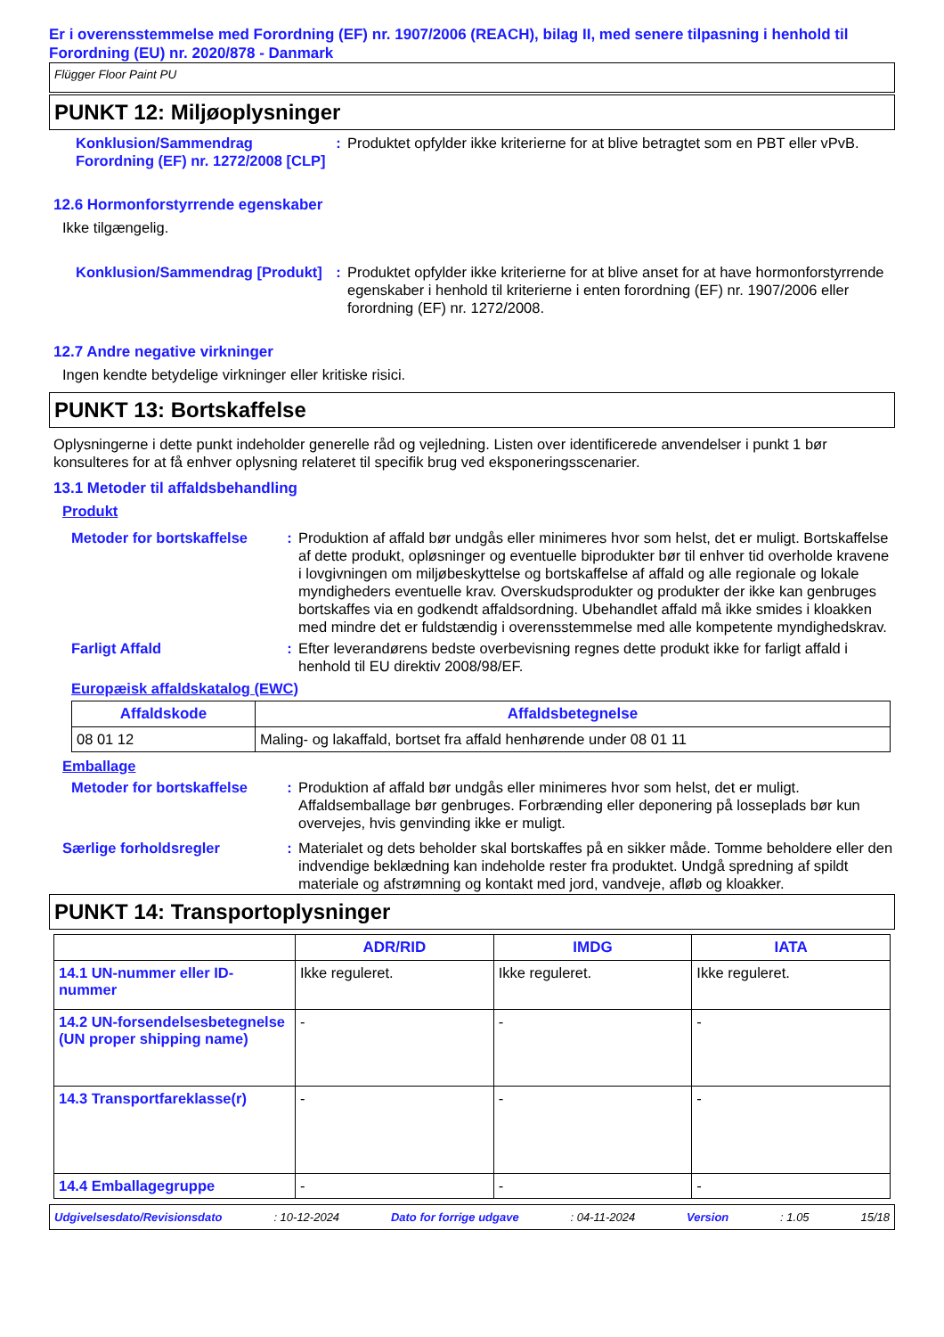Er i overensstemmelse med Forordning (EF) nr. 1907/2006 (REACH), bilag II, med senere tilpasning i henhold til Forordning (EU) nr. 2020/878 - Danmark
Flügger Floor Paint PU
PUNKT 12: Miljøoplysninger
Konklusion/Sammendrag Forordning (EF) nr. 1272/2008 [CLP]
: Produktet opfylder ikke kriterierne for at blive betragtet som en PBT eller vPvB.
12.6 Hormonforstyrrende egenskaber
Ikke tilgængelig.
Konklusion/Sammendrag [Produkt]
: Produktet opfylder ikke kriterierne for at blive anset for at have hormonforstyrrende egenskaber i henhold til kriterierne i enten forordning (EF) nr. 1907/2006 eller forordning (EF) nr. 1272/2008.
12.7 Andre negative virkninger
Ingen kendte betydelige virkninger eller kritiske risici.
PUNKT 13: Bortskaffelse
Oplysningerne i dette punkt indeholder generelle råd og vejledning. Listen over identificerede anvendelser i punkt 1 bør konsulteres for at få enhver oplysning relateret til specifik brug ved eksponeringsscenarier.
13.1 Metoder til affaldsbehandling
Produkt
Metoder for bortskaffelse
: Produktion af affald bør undgås eller minimeres hvor som helst, det er muligt. Bortskaffelse af dette produkt, opløsninger og eventuelle biprodukter bør til enhver tid overholde kravene i lovgivningen om miljøbeskyttelse og bortskaffelse af affald og alle regionale og lokale myndigheders eventuelle krav. Overskudsprodukter og produkter der ikke kan genbruges bortskaffes via en godkendt affaldsordning. Ubehandlet affald må ikke smides i kloakken med mindre det er fuldstændig i overensstemmelse med alle kompetente myndighedskrav.
Farligt Affald : Efter leverandørens bedste overbevisning regnes dette produkt ikke for farligt affald i henhold til EU direktiv 2008/98/EF.
Europæisk affaldskatalog (EWC)
| Affaldskode | Affaldsbetegnelse |
| --- | --- |
| 08 01 12 | Maling- og lakaffald, bortset fra affald henhørende under 08 01 11 |
Emballage
Metoder for bortskaffelse
: Produktion af affald bør undgås eller minimeres hvor som helst, det er muligt. Affaldsemballage bør genbruges. Forbrænding eller deponering på losseplads bør kun overvejes, hvis genvinding ikke er muligt.
Særlige forholdsregler : Materialet og dets beholder skal bortskaffes på en sikker måde. Tomme beholdere eller den indvendige beklædning kan indeholde rester fra produktet. Undgå spredning af spildt materiale og afstrømning og kontakt med jord, vandveje, afløb og kloakker.
PUNKT 14: Transportoplysninger
| | ADR/RID | IMDG | IATA |
| --- | --- | --- | --- |
| 14.1 UN-nummer eller ID-nummer | Ikke reguleret. | Ikke reguleret. | Ikke reguleret. |
| 14.2 UN-forsendelsesbetegnelse (UN proper shipping name) | - | - | - |
| 14.3 Transportfareklasse(r) | - | - | - |
| 14.4 Emballagegruppe | - | - | - |
Udgivelsesdato/Revisionsdato: 10-12-2024 Dato for forrige udgave: 04-11-2024 Version: 1.05 15/18